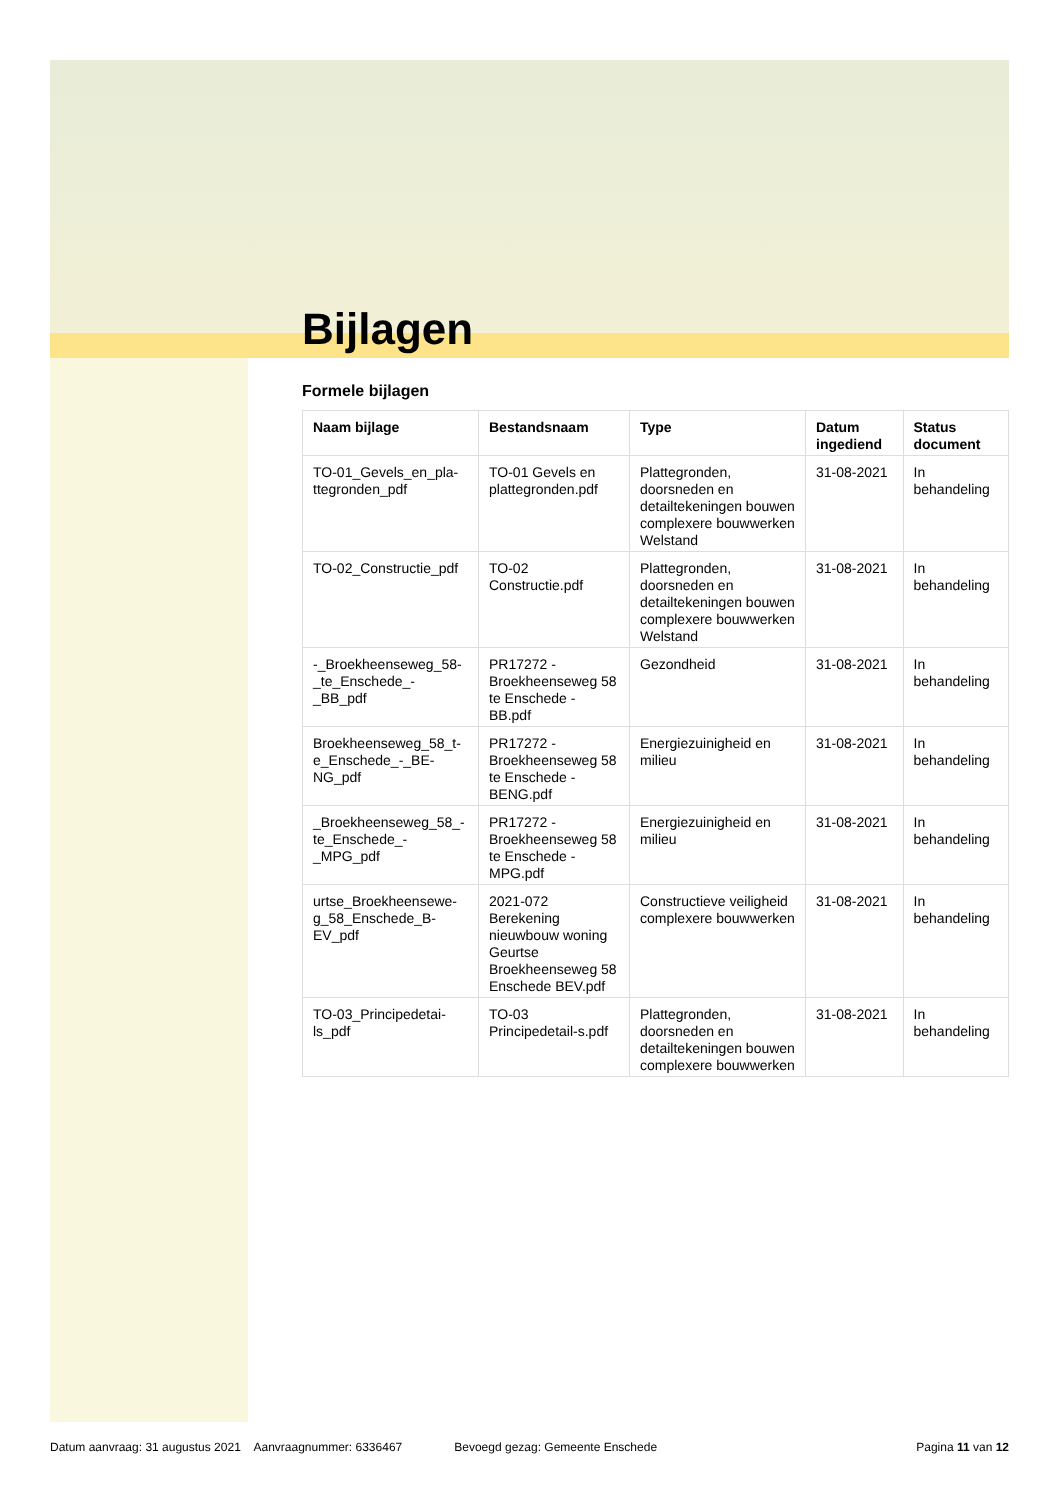Bijlagen
Formele bijlagen
| Naam bijlage | Bestandsnaam | Type | Datum ingediend | Status document |
| --- | --- | --- | --- | --- |
| TO-01_Gevels_en_pla-ttegronden_pdf | TO-01 Gevels en plattegronden.pdf | Plattegronden, doorsneden en detailtekeningen bouwen complexere bouwwerken Welstand | 31-08-2021 | In behandeling |
| TO-02_Constructie_pdf | TO-02 Constructie.pdf | Plattegronden, doorsneden en detailtekeningen bouwen complexere bouwwerken Welstand | 31-08-2021 | In behandeling |
| -_Broekheenseweg_58-_te_Enschede_-_BB_pdf | PR17272 - Broekheenseweg 58 te Enschede - BB.pdf | Gezondheid | 31-08-2021 | In behandeling |
| Broekheenseweg_58_t-e_Enschede_-_BE-NG_pdf | PR17272 - Broekheenseweg 58 te Enschede - BENG.pdf | Energiezuinigheid en milieu | 31-08-2021 | In behandeling |
| _Broekheenseweg_58_-te_Enschede_-_MPG_pdf | PR17272 - Broekheenseweg 58 te Enschede - MPG.pdf | Energiezuinigheid en milieu | 31-08-2021 | In behandeling |
| urtse_Broekheensewe-g_58_Enschede_B-EV_pdf | 2021-072 Berekening nieuwbouw woning Geurtse Broekheenseweg 58 Enschede BEV.pdf | Constructieve veiligheid complexere bouwwerken | 31-08-2021 | In behandeling |
| TO-03_Principedetai-ls_pdf | TO-03 Principedetail-s.pdf | Plattegronden, doorsneden en detailtekeningen bouwen complexere bouwwerken | 31-08-2021 | In behandeling |
Datum aanvraag: 31 augustus 2021 Aanvraagnummer: 6336467 Bevoegd gezag: Gemeente Enschede Pagina 11 van 12